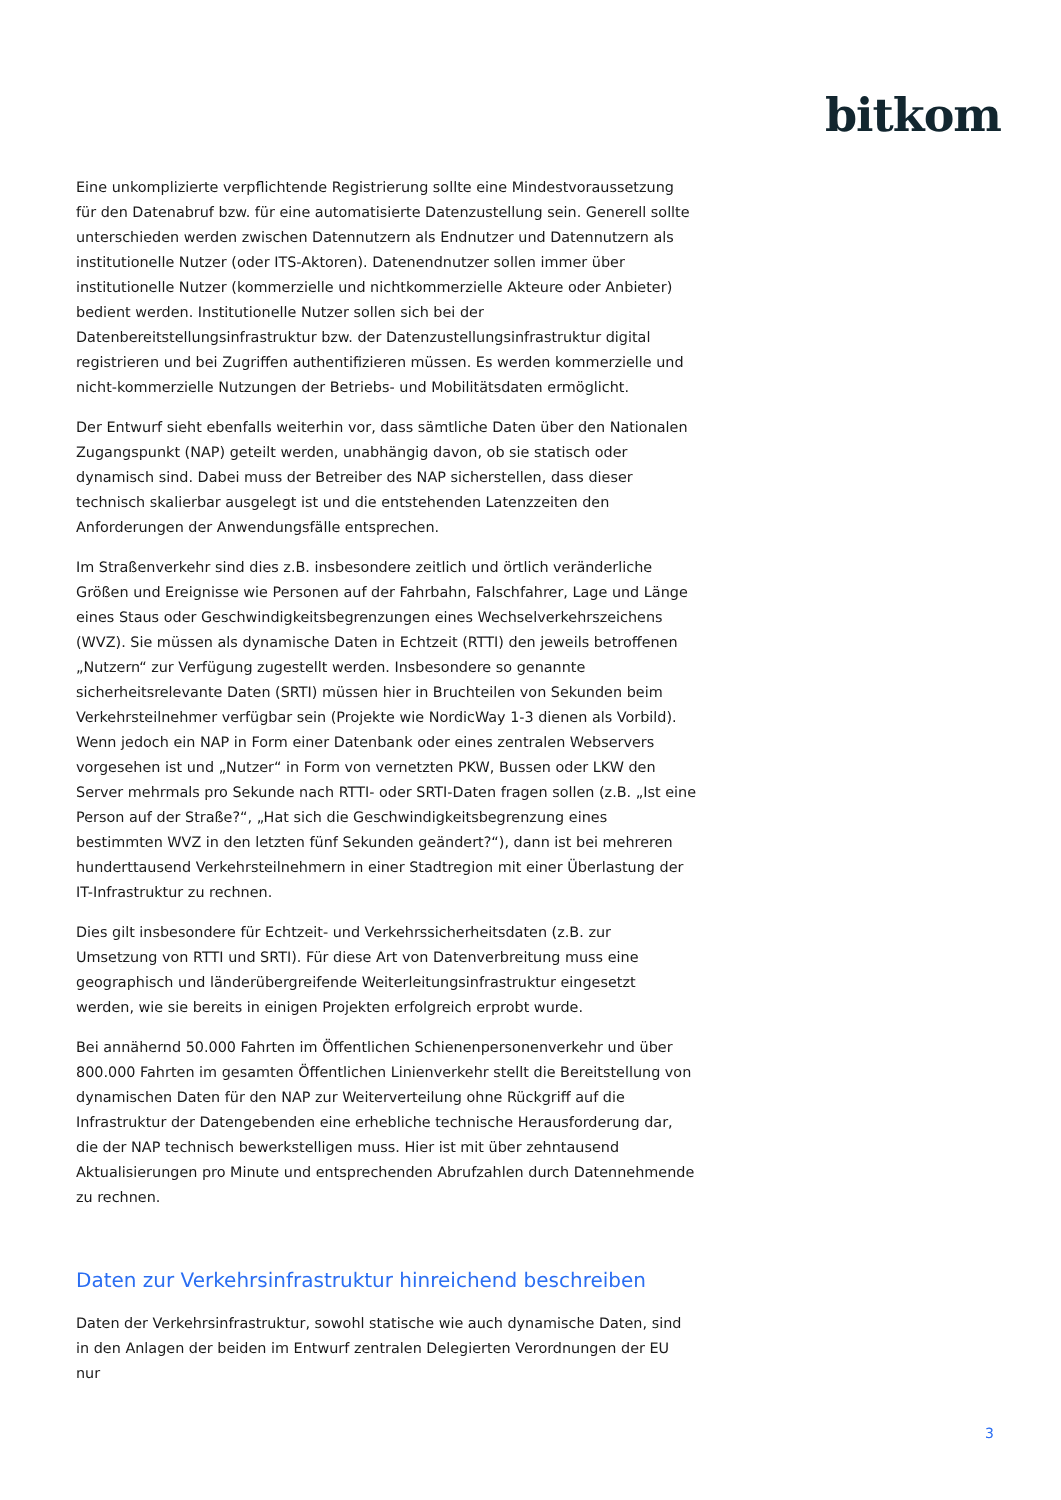bitkom
Eine unkomplizierte verpflichtende Registrierung sollte eine Mindestvoraussetzung für den Datenabruf bzw. für eine automatisierte Datenzustellung sein. Generell sollte unterschieden werden zwischen Datennutzern als Endnutzer und Datennutzern als institutionelle Nutzer (oder ITS-Aktoren). Datenendnutzer sollen immer über institutionelle Nutzer (kommerzielle und nichtkommerzielle Akteure oder Anbieter) bedient werden. Institutionelle Nutzer sollen sich bei der Datenbereitstellungsinfrastruktur bzw. der Datenzustellungsinfrastruktur digital registrieren und bei Zugriffen authentifizieren müssen. Es werden kommerzielle und nicht-kommerzielle Nutzungen der Betriebs- und Mobilitätsdaten ermöglicht.
Der Entwurf sieht ebenfalls weiterhin vor, dass sämtliche Daten über den Nationalen Zugangspunkt (NAP) geteilt werden, unabhängig davon, ob sie statisch oder dynamisch sind. Dabei muss der Betreiber des NAP sicherstellen, dass dieser technisch skalierbar ausgelegt ist und die entstehenden Latenzzeiten den Anforderungen der Anwendungsfälle entsprechen.
Im Straßenverkehr sind dies z.B. insbesondere zeitlich und örtlich veränderliche Größen und Ereignisse wie Personen auf der Fahrbahn, Falschfahrer, Lage und Länge eines Staus oder Geschwindigkeitsbegrenzungen eines Wechselverkehrszeichens (WVZ). Sie müssen als dynamische Daten in Echtzeit (RTTI) den jeweils betroffenen „Nutzern“ zur Verfügung zugestellt werden. Insbesondere so genannte sicherheitsrelevante Daten (SRTI) müssen hier in Bruchteilen von Sekunden beim Verkehrsteilnehmer verfügbar sein (Projekte wie NordicWay 1-3 dienen als Vorbild). Wenn jedoch ein NAP in Form einer Datenbank oder eines zentralen Webservers vorgesehen ist und „Nutzer“ in Form von vernetzten PKW, Bussen oder LKW den Server mehrmals pro Sekunde nach RTTI- oder SRTI-Daten fragen sollen (z.B. „Ist eine Person auf der Straße?“, „Hat sich die Geschwindigkeitsbegrenzung eines bestimmten WVZ in den letzten fünf Sekunden geändert?“), dann ist bei mehreren hunderttausend Verkehrsteilnehmern in einer Stadtregion mit einer Überlastung der IT-Infrastruktur zu rechnen.
Dies gilt insbesondere für Echtzeit- und Verkehrssicherheitsdaten (z.B. zur Umsetzung von RTTI und SRTI). Für diese Art von Datenverbreitung muss eine geographisch und länderübergreifende Weiterleitungsinfrastruktur eingesetzt werden, wie sie bereits in einigen Projekten erfolgreich erprobt wurde.
Bei annähernd 50.000 Fahrten im Öffentlichen Schienenpersonenverkehr und über 800.000 Fahrten im gesamten Öffentlichen Linienverkehr stellt die Bereitstellung von dynamischen Daten für den NAP zur Weiterverteilung ohne Rückgriff auf die Infrastruktur der Datengebenden eine erhebliche technische Herausforderung dar, die der NAP technisch bewerkstelligen muss. Hier ist mit über zehntausend Aktualisierungen pro Minute und entsprechenden Abrufzahlen durch Datennehmende zu rechnen.
Daten zur Verkehrsinfrastruktur hinreichend beschreiben
Daten der Verkehrsinfrastruktur, sowohl statische wie auch dynamische Daten, sind in den Anlagen der beiden im Entwurf zentralen Delegierten Verordnungen der EU nur
3